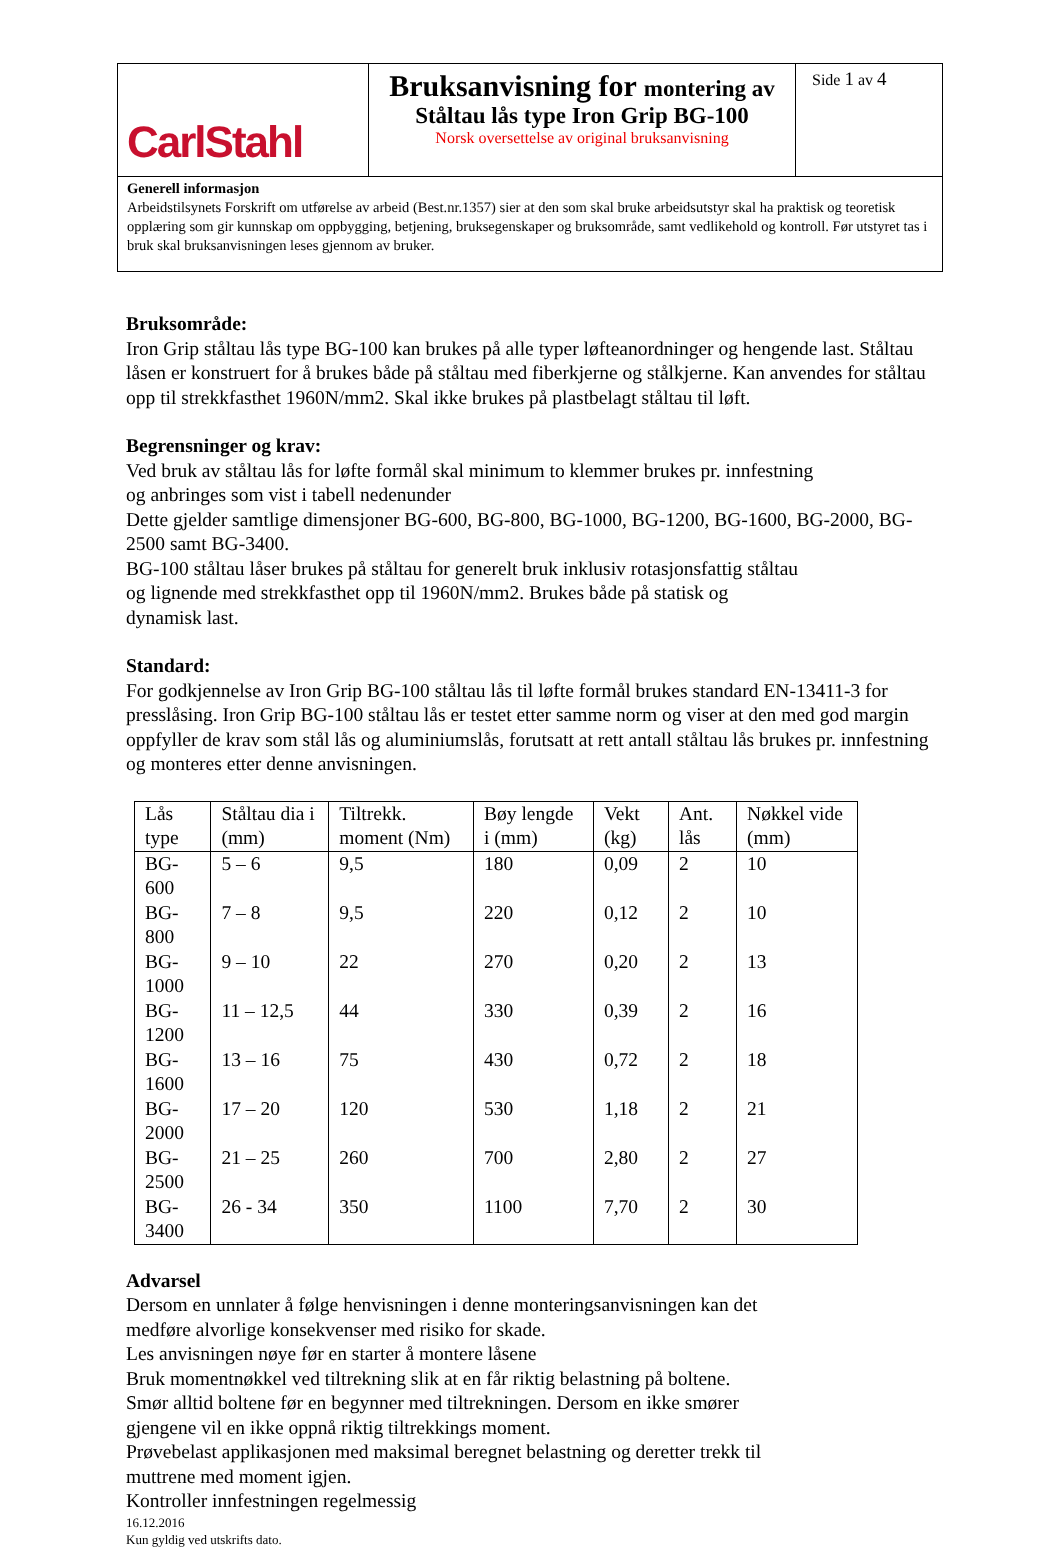| CarlStahl | Bruksanvisning for montering av Ståltau lås type Iron Grip BG-100 Norsk oversettelse av original bruksanvisning | Side 1 av 4 |
| Generell informasjon Arbeidstilsynets Forskrift om utførelse av arbeid (Best.nr.1357) sier at den som skal bruke arbeidsutstyr skal ha praktisk og teoretisk opplæring som gir kunnskap om oppbygging, betjening, bruksegenskaper og bruksområde, samt vedlikehold og kontroll. Før utstyret tas i bruk skal bruksanvisningen leses gjennom av bruker. | | |
Bruksområde:
Iron Grip ståltau lås type BG-100 kan brukes på alle typer løfteanordninger og hengende last. Ståltau låsen er konstruert for å brukes både på ståltau med fiberkjerne og stålkjerne. Kan anvendes for ståltau opp til strekkfasthet 1960N/mm2. Skal ikke brukes på plastbelagt ståltau til løft.
Begrensninger og krav:
Ved bruk av ståltau lås for løfte formål skal minimum to klemmer brukes pr. innfestning
og anbringes som vist i tabell nedenunder
Dette gjelder samtlige dimensjoner BG-600, BG-800, BG-1000, BG-1200, BG-1600, BG-2000, BG-2500 samt BG-3400.
BG-100 ståltau låser brukes på ståltau for generelt bruk inklusiv rotasjonsfattig ståltau
og lignende med strekkfasthet opp til 1960N/mm2. Brukes både på statisk og
dynamisk last.
Standard:
For godkjennelse av Iron Grip BG-100 ståltau lås til løfte formål brukes standard EN-13411-3 for presslåsing. Iron Grip BG-100 ståltau lås er testet etter samme norm og viser at den med god margin oppfyller de krav som stål lås og aluminiumslås, forutsatt at rett antall ståltau lås brukes pr. innfestning og monteres etter denne anvisningen.
| Lås type | Ståltau dia i (mm) | Tiltrekk. moment (Nm) | Bøy lengde i (mm) | Vekt (kg) | Ant. lås | Nøkkel vide (mm) |
| --- | --- | --- | --- | --- | --- | --- |
| BG-600 | 5 – 6 | 9,5 | 180 | 0,09 | 2 | 10 |
| BG-800 | 7 – 8 | 9,5 | 220 | 0,12 | 2 | 10 |
| BG-1000 | 9 – 10 | 22 | 270 | 0,20 | 2 | 13 |
| BG-1200 | 11 – 12,5 | 44 | 330 | 0,39 | 2 | 16 |
| BG-1600 | 13 – 16 | 75 | 430 | 0,72 | 2 | 18 |
| BG-2000 | 17 – 20 | 120 | 530 | 1,18 | 2 | 21 |
| BG-2500 | 21 – 25 | 260 | 700 | 2,80 | 2 | 27 |
| BG-3400 | 26 - 34 | 350 | 1100 | 7,70 | 2 | 30 |
Advarsel
Dersom en unnlater å følge henvisningen i denne monteringsanvisningen kan det
medføre alvorlige konsekvenser med risiko for skade.
Les anvisningen nøye før en starter å montere låsene
Bruk momentnøkkel ved tiltrekning slik at en får riktig belastning på boltene.
Smør alltid boltene før en begynner med tiltrekningen. Dersom en ikke smører
gjengene vil en ikke oppnå riktig tiltrekkings moment.
Prøvebelast applikasjonen med maksimal beregnet belastning og deretter trekk til
muttrene med moment igjen.
Kontroller innfestningen regelmessig
16.12.2016
Kun gyldig ved utskrifts dato.